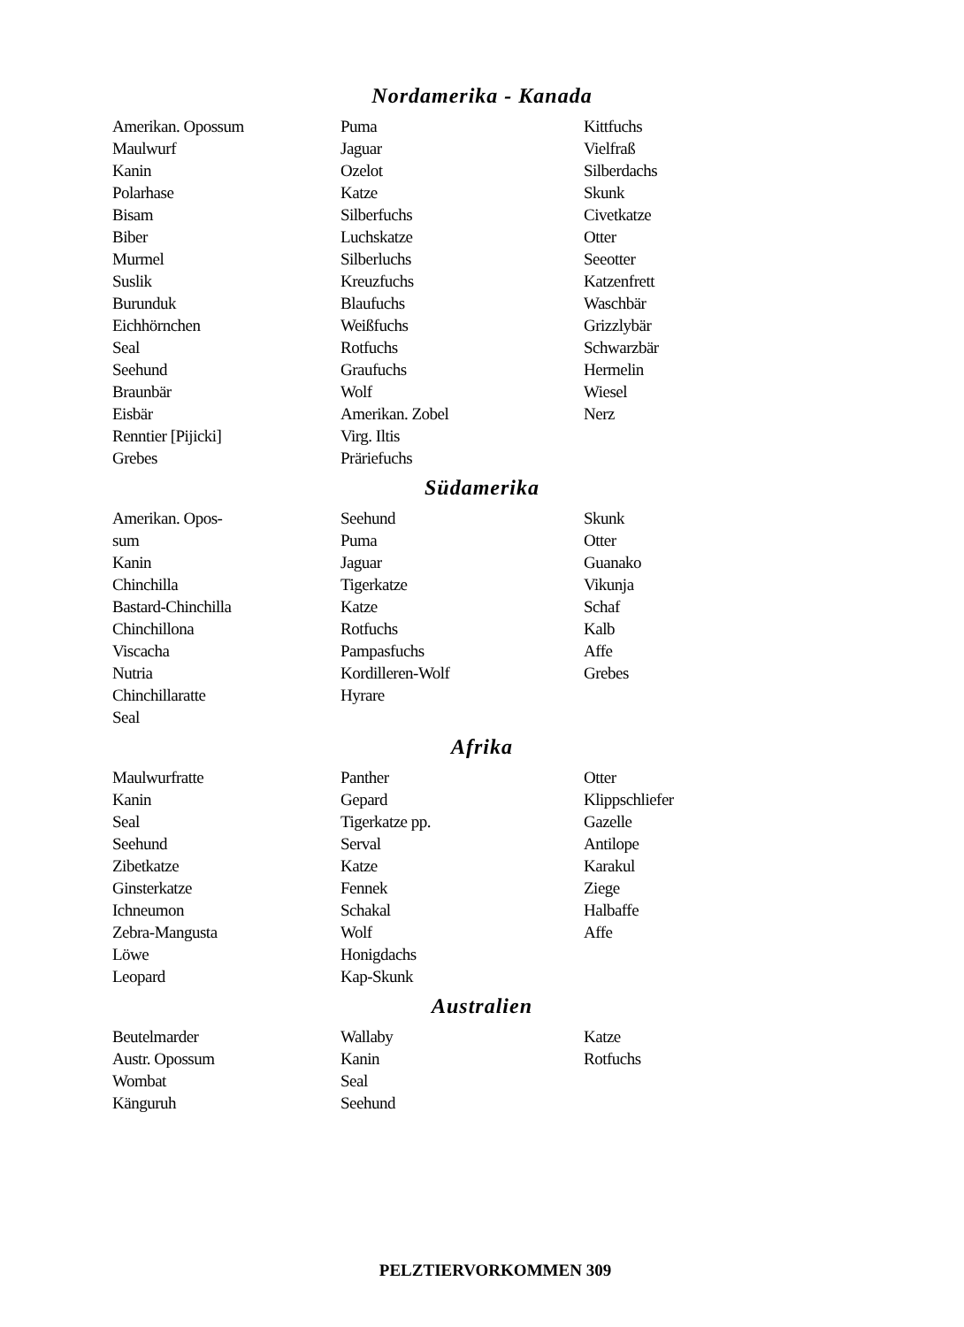Nordamerika - Kanada
Amerikan. Opossum
Maulwurf
Kanin
Polarhase
Bisam
Biber
Murmel
Suslik
Burunduk
Eichhörnchen
Seal
Seehund
Braunbär
Eisbär
Renntier [Pijicki]
Grebes
Puma
Jaguar
Ozelot
Katze
Silberfuchs
Luchskatze
Silberluchs
Kreuzfuchs
Blaufuchs
Weißfuchs
Rotfuchs
Graufuchs
Wolf
Amerikan. Zobel
Virg. Iltis
Präriefuchs
Kittfuchs
Vielfraß
Silberdachs
Skunk
Civetkatze
Otter
Seeotter
Katzenfrett
Waschbär
Grizzlybär
Schwarzbär
Hermelin
Wiesel
Nerz
Südamerika
Amerikan. Opos-
sum
Kanin
Chinchilla
Bastard-Chinchilla
Chinchillona
Viscacha
Nutria
Chinchillaratte
Seal
Seehund
Puma
Jaguar
Tigerkatze
Katze
Rotfuchs
Pampasfuchs
Kordilleren-Wolf
Hyrare
Skunk
Otter
Guanako
Vikunja
Schaf
Kalb
Affe
Grebes
Afrika
Maulwurfratte
Kanin
Seal
Seehund
Zibetkatze
Ginsterkatze
Ichneumon
Zebra-Mangusta
Löwe
Leopard
Panther
Gepard
Tigerkatze pp.
Serval
Katze
Fennek
Schakal
Wolf
Honigdachs
Kap-Skunk
Otter
Klippschliefer
Gazelle
Antilope
Karakul
Ziege
Halbaffe
Affe
Australien
Beutelmarder
Austr. Opossum
Wombat
Känguruh
Wallaby
Kanin
Seal
Seehund
Katze
Rotfuchs
PELZTIERVORKOMMEN 309